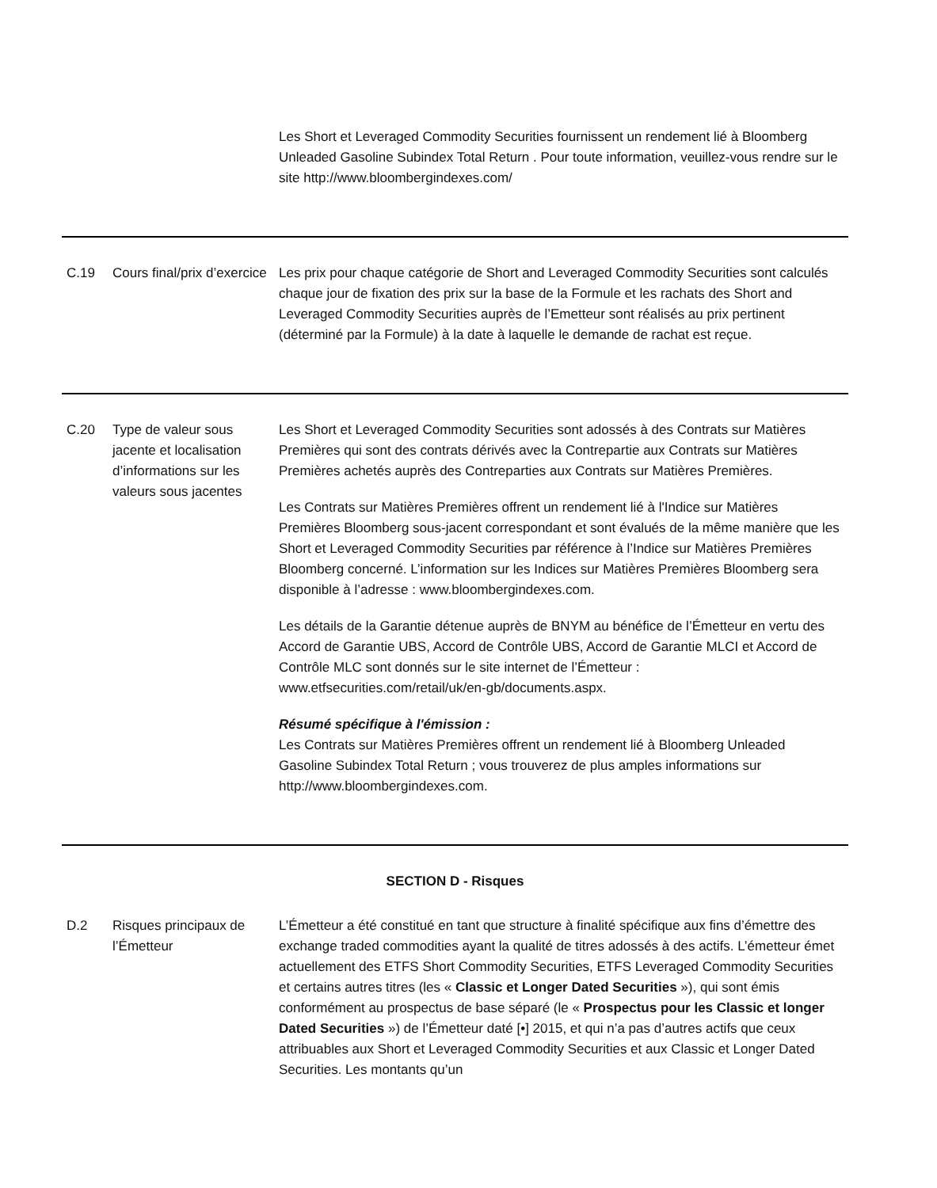| | | Les Short et Leveraged Commodity Securities fournissent un rendement lié à Bloomberg Unleaded Gasoline Subindex Total Return . Pour toute information, veuillez-vous rendre sur le site http://www.bloombergindexes.com/ |
| C.19 | Cours final/prix d’exercice | Les prix pour chaque catégorie de Short and Leveraged Commodity Securities sont calculés chaque jour de fixation des prix sur la base de la Formule et les rachats des Short and Leveraged Commodity Securities auprès de l’Emetteur sont réalisés au prix pertinent (déterminé par la Formule) à la date à laquelle le demande de rachat est reçue. |
| C.20 | Type de valeur sous jacente et localisation d’informations sur les valeurs sous jacentes | Les Short et Leveraged Commodity Securities sont adossés à des Contrats sur Matières Premières qui sont des contrats dérivés avec la Contrepartie aux Contrats sur Matières Premières achetés auprès des Contreparties aux Contrats sur Matières Premières. Les Contrats sur Matières Premières offrent un rendement lié à l'Indice sur Matières Premières Bloomberg sous-jacent correspondant et sont évalués de la même manière que les Short et Leveraged Commodity Securities par référence à l’Indice sur Matières Premières Bloomberg concerné. L’information sur les Indices sur Matières Premières Bloomberg sera disponible à l’adresse : www.bloombergindexes.com. Les détails de la Garantie détenue auprès de BNYM au bénéfice de l’Émetteur en vertu des Accord de Garantie UBS, Accord de Contrôle UBS, Accord de Garantie MLCI et Accord de Contrôle MLC sont donnés sur le site internet de l’Émetteur : www.etfsecurities.com/retail/uk/en-gb/documents.aspx. Résumé spécifique à l'émission : Les Contrats sur Matières Premières offrent un rendement lié à Bloomberg Unleaded Gasoline Subindex Total Return ; vous trouverez de plus amples informations sur http://www.bloombergindexes.com. |
| SECTION D - Risques | | |
| D.2 | Risques principaux de l’Émetteur | L’Émetteur a été constitué en tant que structure à finalité spécifique aux fins d’émettre des exchange traded commodities ayant la qualité de titres adossés à des actifs. L’émetteur émet actuellement des ETFS Short Commodity Securities, ETFS Leveraged Commodity Securities et certains autres titres (les « Classic et Longer Dated Securities »), qui sont émis conformément au prospectus de base séparé (le « Prospectus pour les Classic et longer Dated Securities ») de l’Émetteur daté [•] 2015, et qui n’a pas d’autres actifs que ceux attribuables aux Short et Leveraged Commodity Securities et aux Classic et Longer Dated Securities. Les montants qu’un |